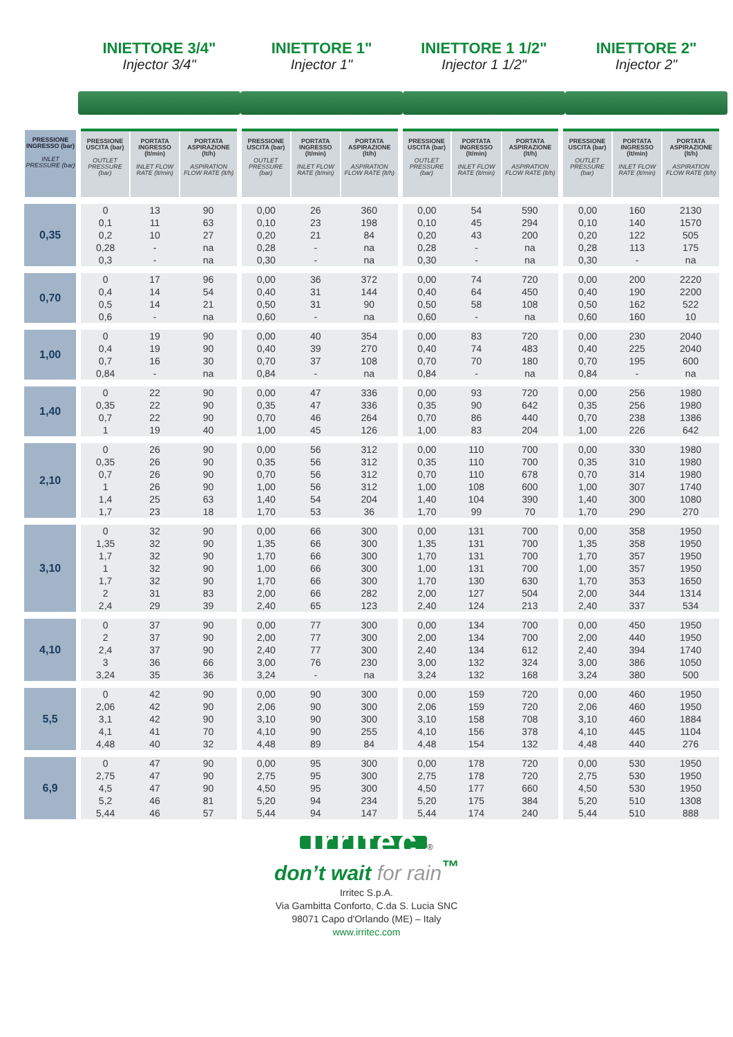INIETTORE 3/4"
Injector 3/4"
INIETTORE 1"
Injector 1"
INIETTORE 1 1/2"
Injector 1 1/2"
INIETTORE 2"
Injector 2"
| PRESSIONE INGRESSO (bar) INLET PRESSURE (bar) | PRESSIONE USCITA (bar) OUTLET PRESSURE (bar) | PORTATA INGRESSO (lt/min) INLET FLOW RATE (lt/min) | PORTATA ASPIRAZIONE (lt/h) ASPIRATION FLOW RATE (lt/h) | PRESSIONE USCITA (bar) OUTLET PRESSURE (bar) | PORTATA INGRESSO (lt/min) INLET FLOW RATE (lt/min) | PORTATA ASPIRAZIONE (lt/h) ASPIRATION FLOW RATE (lt/h) | PRESSIONE USCITA (bar) OUTLET PRESSURE (bar) | PORTATA INGRESSO (lt/min) INLET FLOW RATE (lt/min) | PORTATA ASPIRAZIONE (lt/h) ASPIRATION FLOW RATE (lt/h) | PRESSIONE USCITA (bar) OUTLET PRESSURE (bar) | PORTATA INGRESSO (lt/min) INLET FLOW RATE (lt/min) | PORTATA ASPIRAZIONE (lt/h) ASPIRATION FLOW RATE (lt/h) |
| --- | --- | --- | --- | --- | --- | --- | --- | --- | --- | --- | --- | --- |
| 0,35 | 0 | 13 | 90 | 0,00 | 26 | 360 | 0,00 | 54 | 590 | 0,00 | 160 | 2130 |
| | 0,1 | 11 | 63 | 0,10 | 23 | 198 | 0,10 | 45 | 294 | 0,10 | 140 | 1570 |
| | 0,2 | 10 | 27 | 0,20 | 21 | 84 | 0,20 | 43 | 200 | 0,20 | 122 | 505 |
| | 0,28 | - | na | 0,28 | - | na | 0,28 | - | na | 0,28 | 113 | 175 |
| | 0,3 | - | na | 0,30 | - | na | 0,30 | - | na | 0,30 | - | na |
| 0,70 | 0 | 17 | 96 | 0,00 | 36 | 372 | 0,00 | 74 | 720 | 0,00 | 200 | 2220 |
| | 0,4 | 14 | 54 | 0,40 | 31 | 144 | 0,40 | 64 | 450 | 0,40 | 190 | 2200 |
| | 0,5 | 14 | 21 | 0,50 | 31 | 90 | 0,50 | 58 | 108 | 0,50 | 162 | 522 |
| | 0,6 | - | na | 0,60 | - | na | 0,60 | - | na | 0,60 | 160 | 10 |
| 1,00 | 0 | 19 | 90 | 0,00 | 40 | 354 | 0,00 | 83 | 720 | 0,00 | 230 | 2040 |
| | 0,4 | 19 | 90 | 0,40 | 39 | 270 | 0,40 | 74 | 483 | 0,40 | 225 | 2040 |
| | 0,7 | 16 | 30 | 0,70 | 37 | 108 | 0,70 | 70 | 180 | 0,70 | 195 | 600 |
| | 0,84 | - | na | 0,84 | - | na | 0,84 | - | na | 0,84 | - | na |
| 1,40 | 0 | 22 | 90 | 0,00 | 47 | 336 | 0,00 | 93 | 720 | 0,00 | 256 | 1980 |
| | 0,35 | 22 | 90 | 0,35 | 47 | 336 | 0,35 | 90 | 642 | 0,35 | 256 | 1980 |
| | 0,7 | 22 | 90 | 0,70 | 46 | 264 | 0,70 | 86 | 440 | 0,70 | 238 | 1386 |
| | 1 | 19 | 40 | 1,00 | 45 | 126 | 1,00 | 83 | 204 | 1,00 | 226 | 642 |
| 2,10 | 0 | 26 | 90 | 0,00 | 56 | 312 | 0,00 | 110 | 700 | 0,00 | 330 | 1980 |
| | 0,35 | 26 | 90 | 0,35 | 56 | 312 | 0,35 | 110 | 700 | 0,35 | 310 | 1980 |
| | 0,7 | 26 | 90 | 0,70 | 56 | 312 | 0,70 | 110 | 678 | 0,70 | 314 | 1980 |
| | 1 | 26 | 90 | 1,00 | 56 | 312 | 1,00 | 108 | 600 | 1,00 | 307 | 1740 |
| | 1,4 | 25 | 63 | 1,40 | 54 | 204 | 1,40 | 104 | 390 | 1,40 | 300 | 1080 |
| | 1,7 | 23 | 18 | 1,70 | 53 | 36 | 1,70 | 99 | 70 | 1,70 | 290 | 270 |
| 3,10 | 0 | 32 | 90 | 0,00 | 66 | 300 | 0,00 | 131 | 700 | 0,00 | 358 | 1950 |
| | 1,35 | 32 | 90 | 1,35 | 66 | 300 | 1,35 | 131 | 700 | 1,35 | 358 | 1950 |
| | 1,7 | 32 | 90 | 1,70 | 66 | 300 | 1,70 | 131 | 700 | 1,70 | 357 | 1950 |
| | 1 | 32 | 90 | 1,00 | 66 | 300 | 1,00 | 131 | 700 | 1,00 | 357 | 1950 |
| | 1,7 | 32 | 90 | 1,70 | 66 | 300 | 1,70 | 130 | 630 | 1,70 | 353 | 1650 |
| | 2 | 31 | 83 | 2,00 | 66 | 282 | 2,00 | 127 | 504 | 2,00 | 344 | 1314 |
| | 2,4 | 29 | 39 | 2,40 | 65 | 123 | 2,40 | 124 | 213 | 2,40 | 337 | 534 |
| 4,10 | 0 | 37 | 90 | 0,00 | 77 | 300 | 0,00 | 134 | 700 | 0,00 | 450 | 1950 |
| | 2 | 37 | 90 | 2,00 | 77 | 300 | 2,00 | 134 | 700 | 2,00 | 440 | 1950 |
| | 2,4 | 37 | 90 | 2,40 | 77 | 300 | 2,40 | 134 | 612 | 2,40 | 394 | 1740 |
| | 3 | 36 | 66 | 3,00 | 76 | 230 | 3,00 | 132 | 324 | 3,00 | 386 | 1050 |
| | 3,24 | 35 | 36 | 3,24 | - | na | 3,24 | 132 | 168 | 3,24 | 380 | 500 |
| 5,5 | 0 | 42 | 90 | 0,00 | 90 | 300 | 0,00 | 159 | 720 | 0,00 | 460 | 1950 |
| | 2,06 | 42 | 90 | 2,06 | 90 | 300 | 2,06 | 159 | 720 | 2,06 | 460 | 1950 |
| | 3,1 | 42 | 90 | 3,10 | 90 | 300 | 3,10 | 158 | 708 | 3,10 | 460 | 1884 |
| | 4,1 | 41 | 70 | 4,10 | 90 | 255 | 4,10 | 156 | 378 | 4,10 | 445 | 1104 |
| | 4,48 | 40 | 32 | 4,48 | 89 | 84 | 4,48 | 154 | 132 | 4,48 | 440 | 276 |
| 6,9 | 0 | 47 | 90 | 0,00 | 95 | 300 | 0,00 | 178 | 720 | 0,00 | 530 | 1950 |
| | 2,75 | 47 | 90 | 2,75 | 95 | 300 | 2,75 | 178 | 720 | 2,75 | 530 | 1950 |
| | 4,5 | 47 | 90 | 4,50 | 95 | 300 | 4,50 | 177 | 660 | 4,50 | 530 | 1950 |
| | 5,2 | 46 | 81 | 5,20 | 94 | 234 | 5,20 | 175 | 384 | 5,20 | 510 | 1308 |
| | 5,44 | 46 | 57 | 5,44 | 94 | 147 | 5,44 | 174 | 240 | 5,44 | 510 | 888 |
irritec
<sup>®</sup>
don’t wait for rain<sup>™</sup>
Irritec S.p.A.
Via Gambitta Conforto, C.da S. Lucia SNC
98071 Capo d'Orlando (ME) – Italy
www.irritec.com